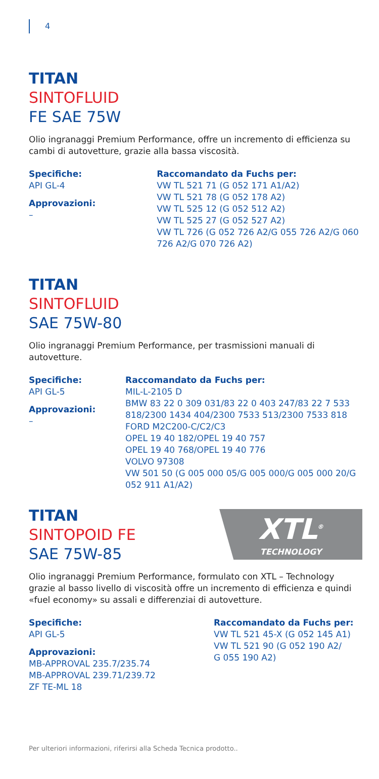4
TITAN
SINTOFLUID
FE SAE 75W
Olio ingranaggi Premium Performance, offre un incremento di efficienza su cambi di autovetture, grazie alla bassa viscosità.
Specifiche:
API GL-4
Approvazioni:
–
Raccomandato da Fuchs per:
VW TL 521 71 (G 052 171 A1/A2)
VW TL 521 78 (G 052 178 A2)
VW TL 525 12 (G 052 512 A2)
VW TL 525 27 (G 052 527 A2)
VW TL 726 (G 052 726 A2/G 055 726 A2/G 060 726 A2/G 070 726 A2)
TITAN
SINTOFLUID
SAE 75W-80
Olio ingranaggi Premium Performance, per trasmissioni manuali di autovetture.
Specifiche:
API GL-5
Approvazioni:
–
Raccomandato da Fuchs per:
MIL-L-2105 D
BMW 83 22 0 309 031/83 22 0 403 247/83 22 7 533 818/2300 1434 404/2300 7533 513/2300 7533 818
FORD M2C200-C/C2/C3
OPEL 19 40 182/OPEL 19 40 757
OPEL 19 40 768/OPEL 19 40 776
VOLVO 97308
VW 501 50 (G 005 000 05/G 005 000/G 005 000 20/G 052 911 A1/A2)
TITAN
SINTOPOID FE
SAE 75W-85
XTL<sup>®</sup>
TECHNOLOGY
Olio ingranaggi Premium Performance, formulato con XTL – Technology grazie al basso livello di viscosità offre un incremento di efficienza e quindi «fuel economy» su assali e differenziai di autovetture.
Specifiche:
API GL-5
Approvazioni:
MB-APPROVAL 235.7/235.74
MB-APPROVAL 239.71/239.72
ZF TE-ML 18
Raccomandato da Fuchs per:
VW TL 521 45-X (G 052 145 A1)
VW TL 521 90 (G 052 190 A2/
G 055 190 A2)
Per ulteriori informazioni, riferirsi alla Scheda Tecnica prodotto..